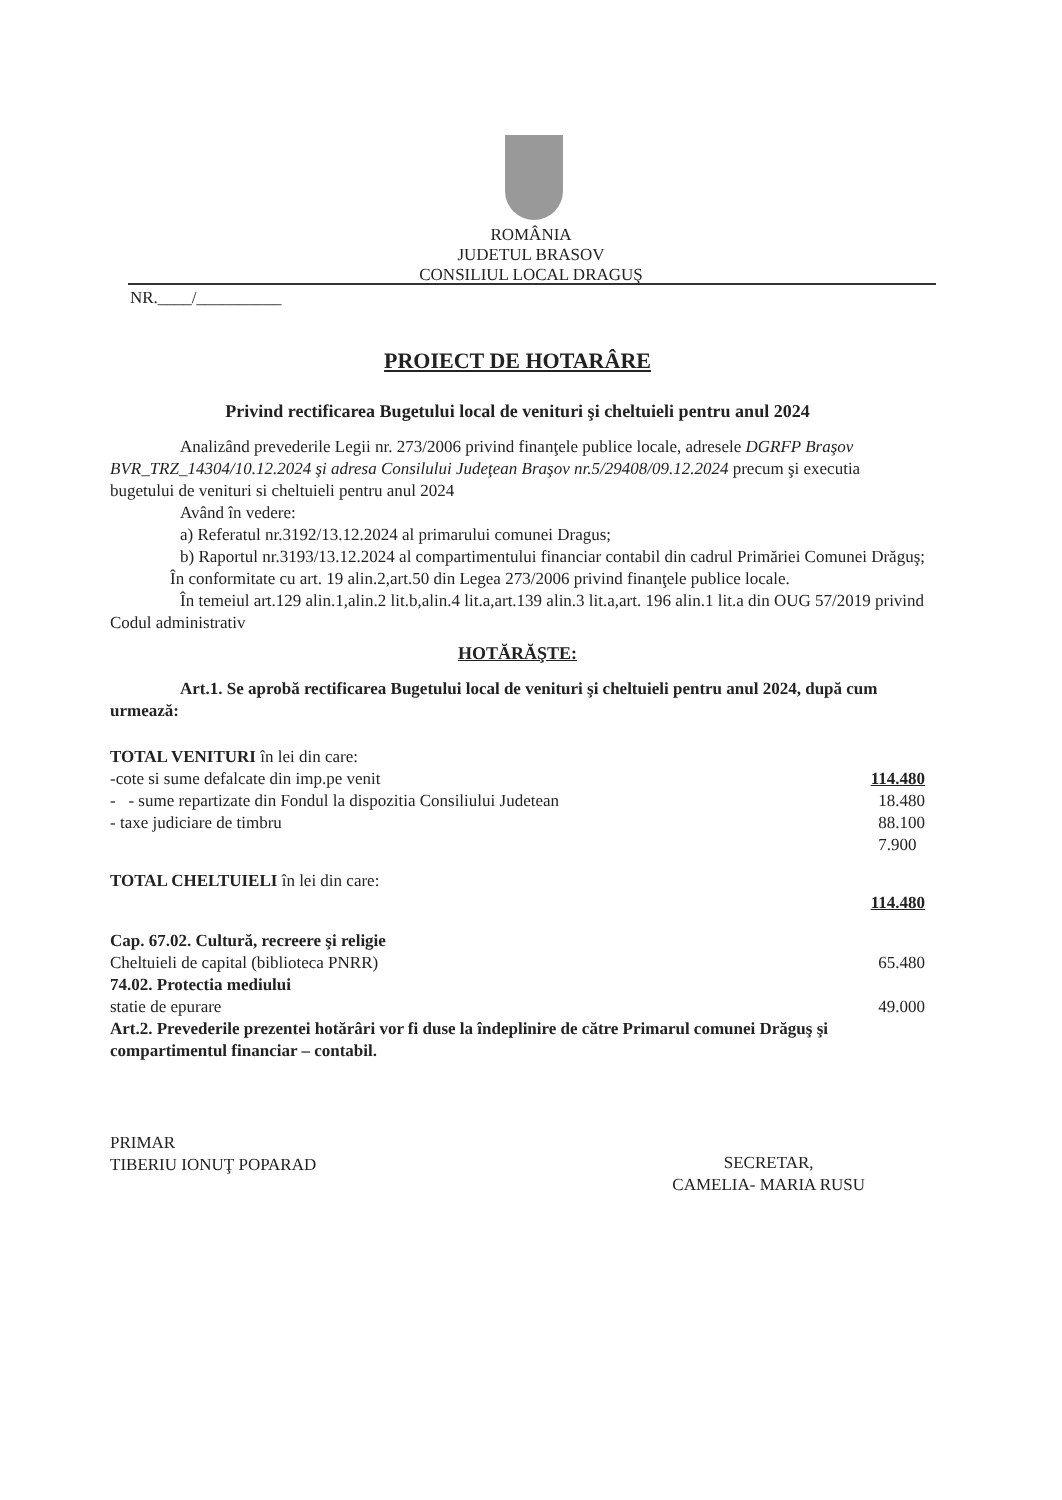ROMÂNIA
JUDETUL BRASOV
CONSILIUL LOCAL DRAGUŞ
NR.____/__________
PROIECT DE HOTARÂRE
Privind rectificarea Bugetului local de venituri şi cheltuieli pentru anul 2024
Analizând prevederile Legii nr. 273/2006 privind finanţele publice locale, adresele DGRFP Braşov BVR_TRZ_14304/10.12.2024 şi adresa Consilului Judeţean Braşov nr.5/29408/09.12.2024 precum şi executia bugetului de venituri si cheltuieli pentru anul 2024
Având în vedere:
a) Referatul nr.3192/13.12.2024 al primarului comunei Dragus;
b) Raportul nr.3193/13.12.2024 al compartimentului financiar contabil din cadrul Primăriei Comunei Drăguş;
În conformitate cu art. 19 alin.2,art.50 din Legea 273/2006 privind finanţele publice locale.
În temeiul art.129 alin.1,alin.2 lit.b,alin.4 lit.a,art.139 alin.3 lit.a,art. 196 alin.1 lit.a din OUG 57/2019 privind Codul administrativ
HOTĂRĂŞTE:
Art.1. Se aprobă rectificarea Bugetului local de venituri şi cheltuieli pentru anul 2024, după cum urmează:
TOTAL VENITURI în lei din care:
-cote si sume defalcate din imp.pe venit 114.480
- - sume repartizate din Fondul la dispozitia Consiliului Judetean 18.480
- taxe judiciare de timbru 88.100
7.900
TOTAL CHELTUIELI în lei din care:
114.480
Cap. 67.02. Cultură, recreere şi religie
Cheltuieli de capital (biblioteca PNRR) 65.480
74.02. Protectia mediului
statie de epurare 49.000
Art.2. Prevederile prezentei hotărâri vor fi duse la îndeplinire de către Primarul comunei Drăguş şi compartimentul financiar – contabil.
PRIMAR
TIBERIU IONUŢ POPARAD
SECRETAR,
CAMELIA- MARIA RUSU